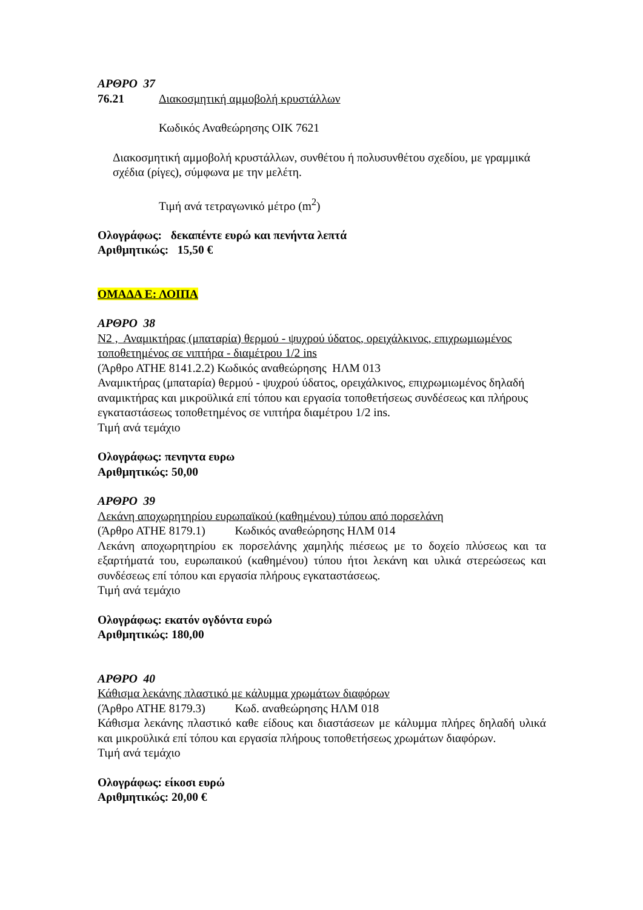ΑΡΘΡΟ 37
76.21 Διακοσμητική αμμοβολή κρυστάλλων
Κωδικός Αναθεώρησης ΟΙΚ 7621
Διακοσμητική αμμοβολή κρυστάλλων, συνθέτου ή πολυσυνθέτου σχεδίου, με γραμμικά σχέδια (ρίγες), σύμφωνα με την μελέτη.
Τιμή ανά τετραγωνικό μέτρο (m<sup>2</sup>)
Ολογράφως: δεκαπέντε ευρώ και πενήντα λεπτά
Αριθμητικώς: 15,50 €
ΟΜΑΔΑ Ε: ΛΟΙΠΑ
ΑΡΘΡΟ 38
Ν2 , Αναμικτήρας (μπαταρία) θερμού - ψυχρού ύδατος, ορειχάλκινος, επιχρωμιωμένος τοποθετημένος σε νιπτήρα - διαμέτρου 1/2 ins
(Άρθρο ΑΤΗΕ 8141.2.2) Κωδικός αναθεώρησης ΗΛΜ 013
Αναμικτήρας (μπαταρία) θερμού - ψυχρού ύδατος, ορειχάλκινος, επιχρωμιωμένος δηλαδή αναμικτήρας και μικροϋλικά επί τόπου και εργασία τοποθετήσεως συνδέσεως και πλήρους εγκαταστάσεως τοποθετημένος σε νιπτήρα διαμέτρου 1/2 ins.
Τιμή ανά τεμάχιο
Ολογράφως: πενηντα ευρω
Αριθμητικώς: 50,00
ΑΡΘΡΟ 39
Λεκάνη αποχωρητηρίου ευρωπαϊκού (καθημένου) τύπου από πορσελάνη
(Άρθρο ΑΤΗΕ 8179.1) Κωδικός αναθεώρησης ΗΛΜ 014
Λεκάνη αποχωρητηρίου εκ πορσελάνης χαμηλής πιέσεως με το δοχείο πλύσεως και τα εξαρτήματά του, ευρωπαικού (καθημένου) τύπου ήτοι λεκάνη και υλικά στερεώσεως και συνδέσεως επί τόπου και εργασία πλήρους εγκαταστάσεως.
Τιμή ανά τεμάχιο
Ολογράφως: εκατόν ογδόντα ευρώ
Αριθμητικώς: 180,00
ΑΡΘΡΟ 40
Κάθισμα λεκάνης πλαστικό με κάλυμμα χρωμάτων διαφόρων
(Άρθρο ΑΤΗΕ 8179.3) Κωδ. αναθεώρησης ΗΛΜ 018
Κάθισμα λεκάνης πλαστικό καθε είδους και διαστάσεων με κάλυμμα πλήρες δηλαδή υλικά και μικροϋλικά επί τόπου και εργασία πλήρους τοποθετήσεως χρωμάτων διαφόρων.
Τιμή ανά τεμάχιο
Ολογράφως: είκοσι ευρώ
Αριθμητικώς: 20,00 €